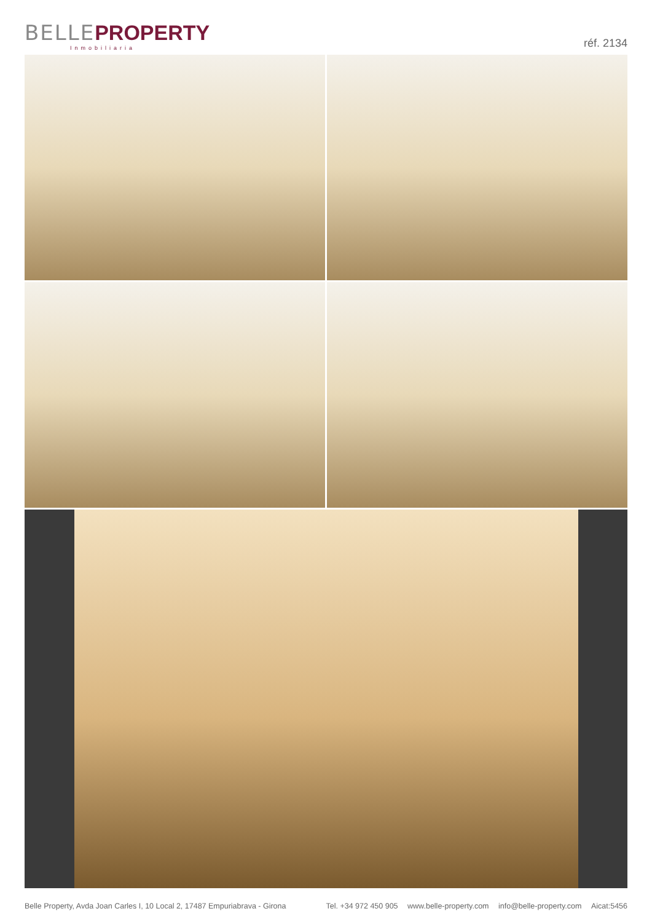BELLE PROPERTY
Inmobiliaria
réf. 2134
Belle Property, Avda Joan Carles I, 10 Local 2, 17487 Empuriabrava - Girona
Tel. +34 972 450 905 www.belle-property.com info@belle-property.com Aicat:5456